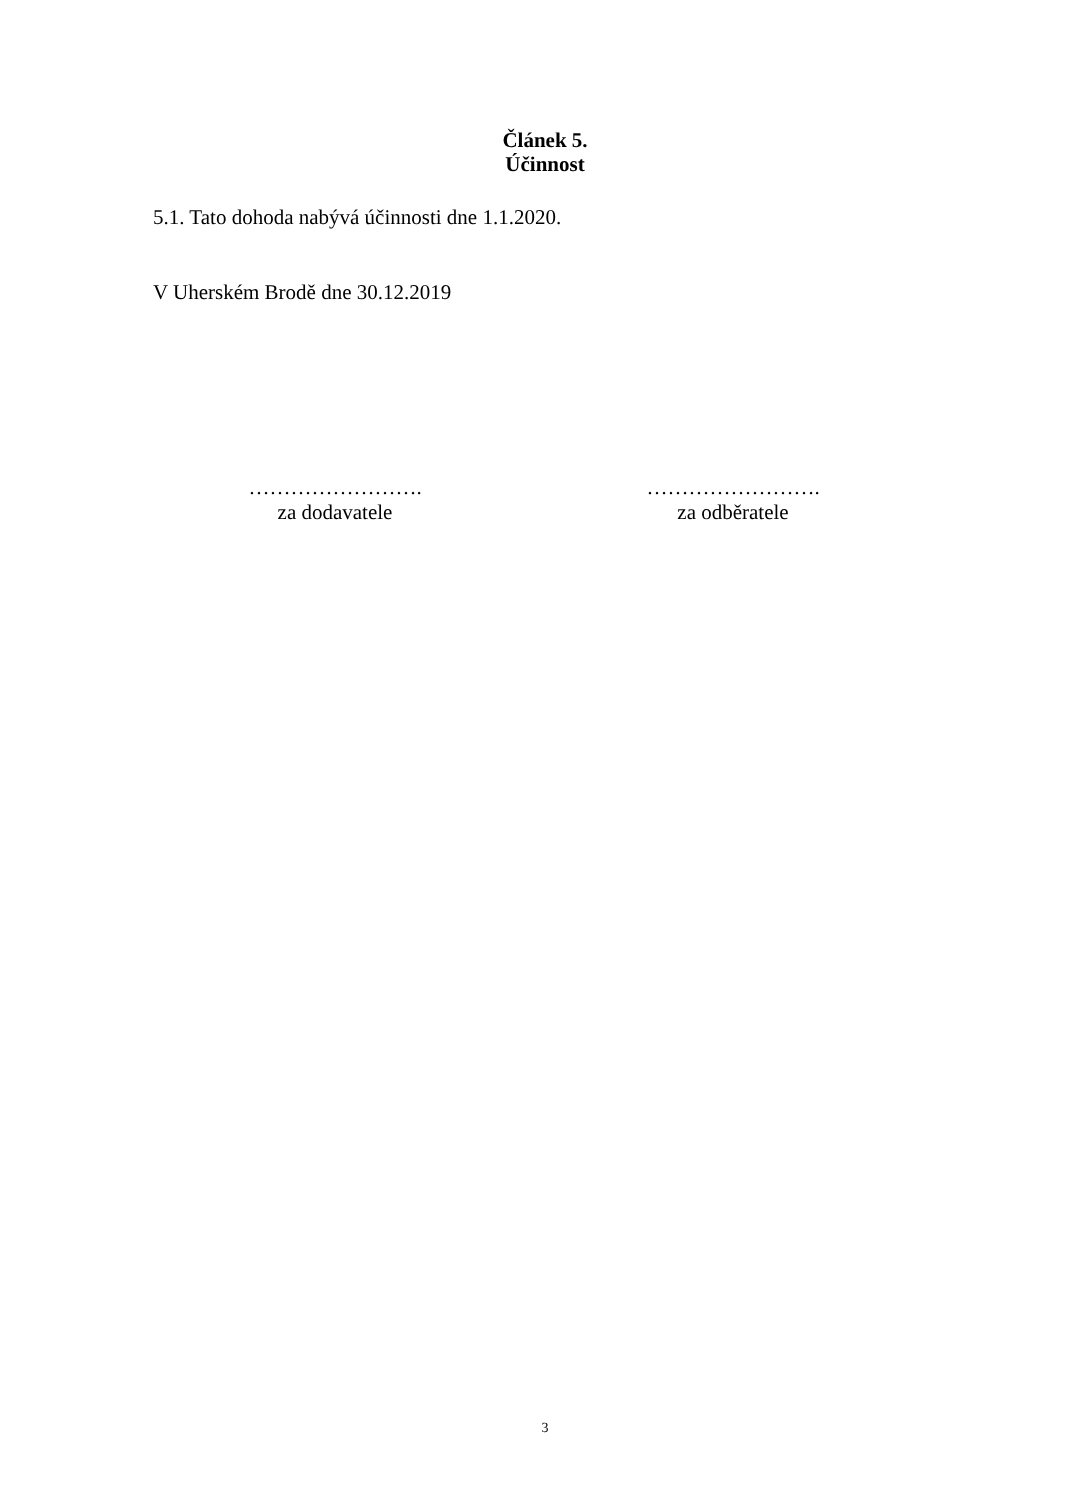Článek 5.
Účinnost
5.1. Tato dohoda nabývá účinnosti dne 1.1.2020.
V Uherském Brodě dne 30.12.2019
…………………….
za dodavatele
…………………….
za odběratele
3